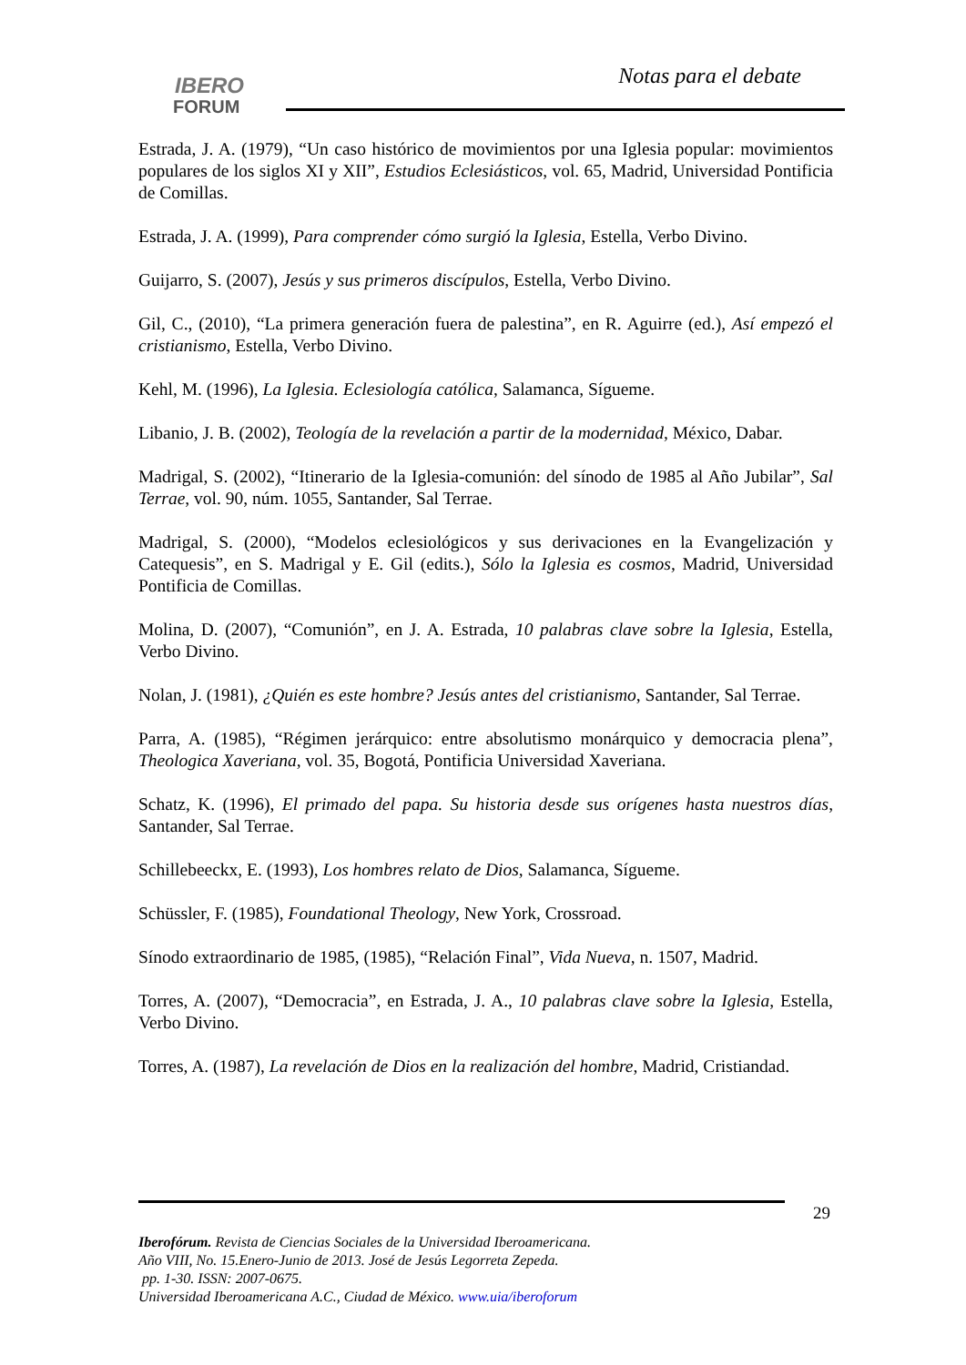IBERO
FORUM
Notas para el debate
Estrada, J. A. (1979), “Un caso histórico de movimientos por una Iglesia popular: movimientos populares de los siglos XI y XII”, Estudios Eclesiásticos, vol. 65, Madrid, Universidad Pontificia de Comillas.
Estrada, J. A. (1999), Para comprender cómo surgió la Iglesia, Estella, Verbo Divino.
Guijarro, S. (2007), Jesús y sus primeros discípulos, Estella, Verbo Divino.
Gil, C., (2010), “La primera generación fuera de palestina”, en R. Aguirre (ed.), Así empezó el cristianismo, Estella, Verbo Divino.
Kehl, M. (1996), La Iglesia. Eclesiología católica, Salamanca, Sígueme.
Libanio, J. B. (2002), Teología de la revelación a partir de la modernidad, México, Dabar.
Madrigal, S. (2002), “Itinerario de la Iglesia-comunión: del sínodo de 1985 al Año Jubilar”, Sal Terrae, vol. 90, núm. 1055, Santander, Sal Terrae.
Madrigal, S. (2000), “Modelos eclesiológicos y sus derivaciones en la Evangelización y Catequesis”, en S. Madrigal y E. Gil (edits.), Sólo la Iglesia es cosmos, Madrid, Universidad Pontificia de Comillas.
Molina, D. (2007), “Comunión”, en J. A. Estrada, 10 palabras clave sobre la Iglesia, Estella, Verbo Divino.
Nolan, J. (1981), ¿Quién es este hombre? Jesús antes del cristianismo, Santander, Sal Terrae.
Parra, A. (1985), “Régimen jerárquico: entre absolutismo monárquico y democracia plena”, Theologica Xaveriana, vol. 35, Bogotá, Pontificia Universidad Xaveriana.
Schatz, K. (1996), El primado del papa. Su historia desde sus orígenes hasta nuestros días, Santander, Sal Terrae.
Schillebeeckx, E. (1993), Los hombres relato de Dios, Salamanca, Sígueme.
Schüssler, F. (1985), Foundational Theology, New York, Crossroad.
Sínodo extraordinario de 1985, (1985), “Relación Final”, Vida Nueva, n. 1507, Madrid.
Torres, A. (2007), “Democracia”, en Estrada, J. A., 10 palabras clave sobre la Iglesia, Estella, Verbo Divino.
Torres, A. (1987), La revelación de Dios en la realización del hombre, Madrid, Cristiandad.
29
Iberofórum. Revista de Ciencias Sociales de la Universidad Iberoamericana.
Año VIII, No. 15.Enero-Junio de 2013. José de Jesús Legorreta Zepeda.
pp. 1-30. ISSN: 2007-0675.
Universidad Iberoamericana A.C., Ciudad de México. www.uia/iberoforum